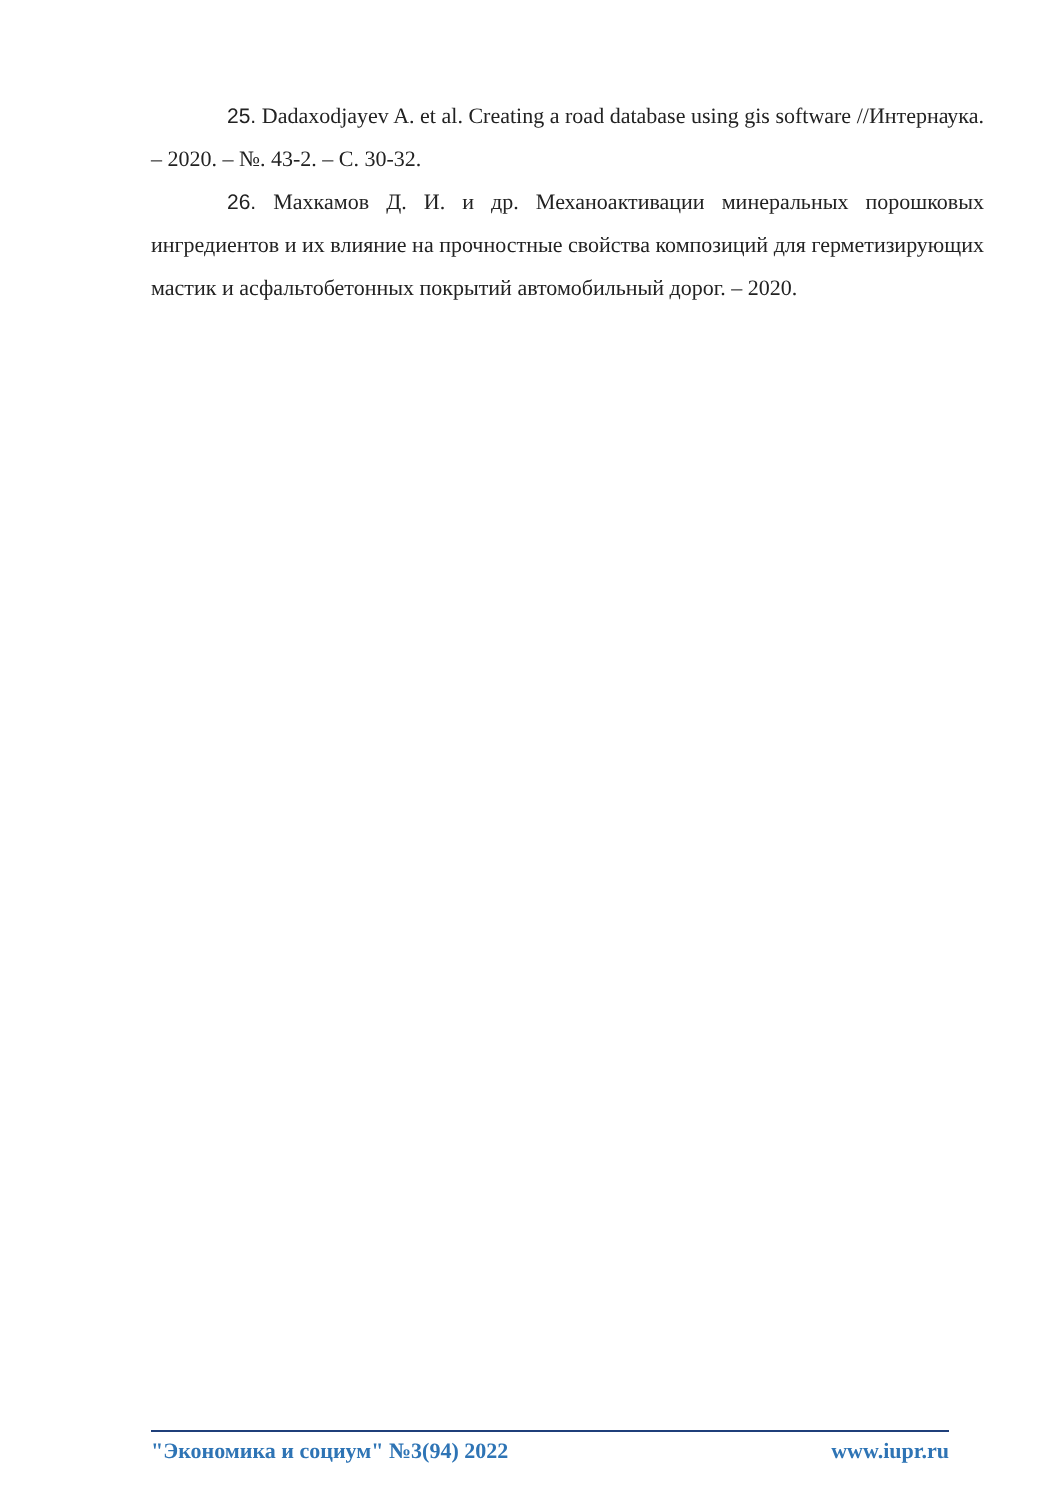25. Dadaxodjayev A. et al. Creating a road database using gis software //Интернаука. – 2020. – №. 43-2. – С. 30-32.
26. Махкамов Д. И. и др. Механоактивации минеральных порошковых ингредиентов и их влияние на прочностные свойства композиций для герметизирующих мастик и асфальтобетонных покрытий автомобильный дорог. – 2020.
"Экономика и социум" №3(94) 2022 www.iupr.ru